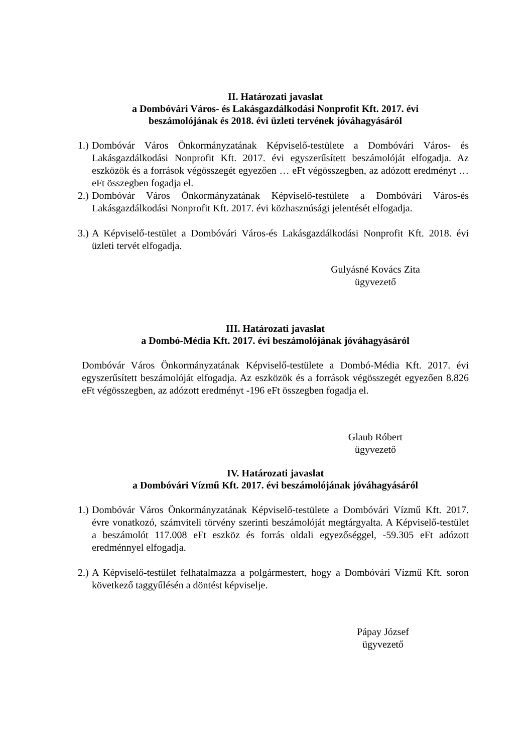II. Határozati javaslat
a Dombóvári Város- és Lakásgazdálkodási Nonprofit Kft. 2017. évi
beszámolójának és 2018. évi üzleti tervének jóváhagyásáról
1.) Dombóvár Város Önkormányzatának Képviselő-testülete a Dombóvári Város- és Lakásgazdálkodási Nonprofit Kft. 2017. évi egyszerűsített beszámolóját elfogadja. Az eszközök és a források végösszegét egyezően … eFt végösszegben, az adózott eredményt … eFt összegben fogadja el.
2.) Dombóvár Város Önkormányzatának Képviselő-testülete a Dombóvári Város-és Lakásgazdálkodási Nonprofit Kft. 2017. évi közhasznúsági jelentését elfogadja.
3.) A Képviselő-testület a Dombóvári Város-és Lakásgazdálkodási Nonprofit Kft. 2018. évi üzleti tervét elfogadja.
Gulyásné Kovács Zita
ügyvezető
III. Határozati javaslat
a Dombó-Média Kft. 2017. évi beszámolójának jóváhagyásáról
Dombóvár Város Önkormányzatának Képviselő-testülete a Dombó-Média Kft. 2017. évi egyszerűsített beszámolóját elfogadja. Az eszközök és a források végösszegét egyezően 8.826 eFt végösszegben, az adózott eredményt -196 eFt összegben fogadja el.
Glaub Róbert
ügyvezető
IV. Határozati javaslat
a Dombóvári Vízmű Kft. 2017. évi beszámolójának jóváhagyásáról
1.) Dombóvár Város Önkormányzatának Képviselő-testülete a Dombóvári Vízmű Kft. 2017. évre vonatkozó, számviteli törvény szerinti beszámolóját megtárgyalta. A Képviselő-testület a beszámolót 117.008 eFt eszköz és forrás oldali egyezőséggel, -59.305 eFt adózott eredménnyel elfogadja.
2.) A Képviselő-testület felhatalmazza a polgármestert, hogy a Dombóvári Vízmű Kft. soron következő taggyűlésén a döntést képviselje.
Pápay József
ügyvezető